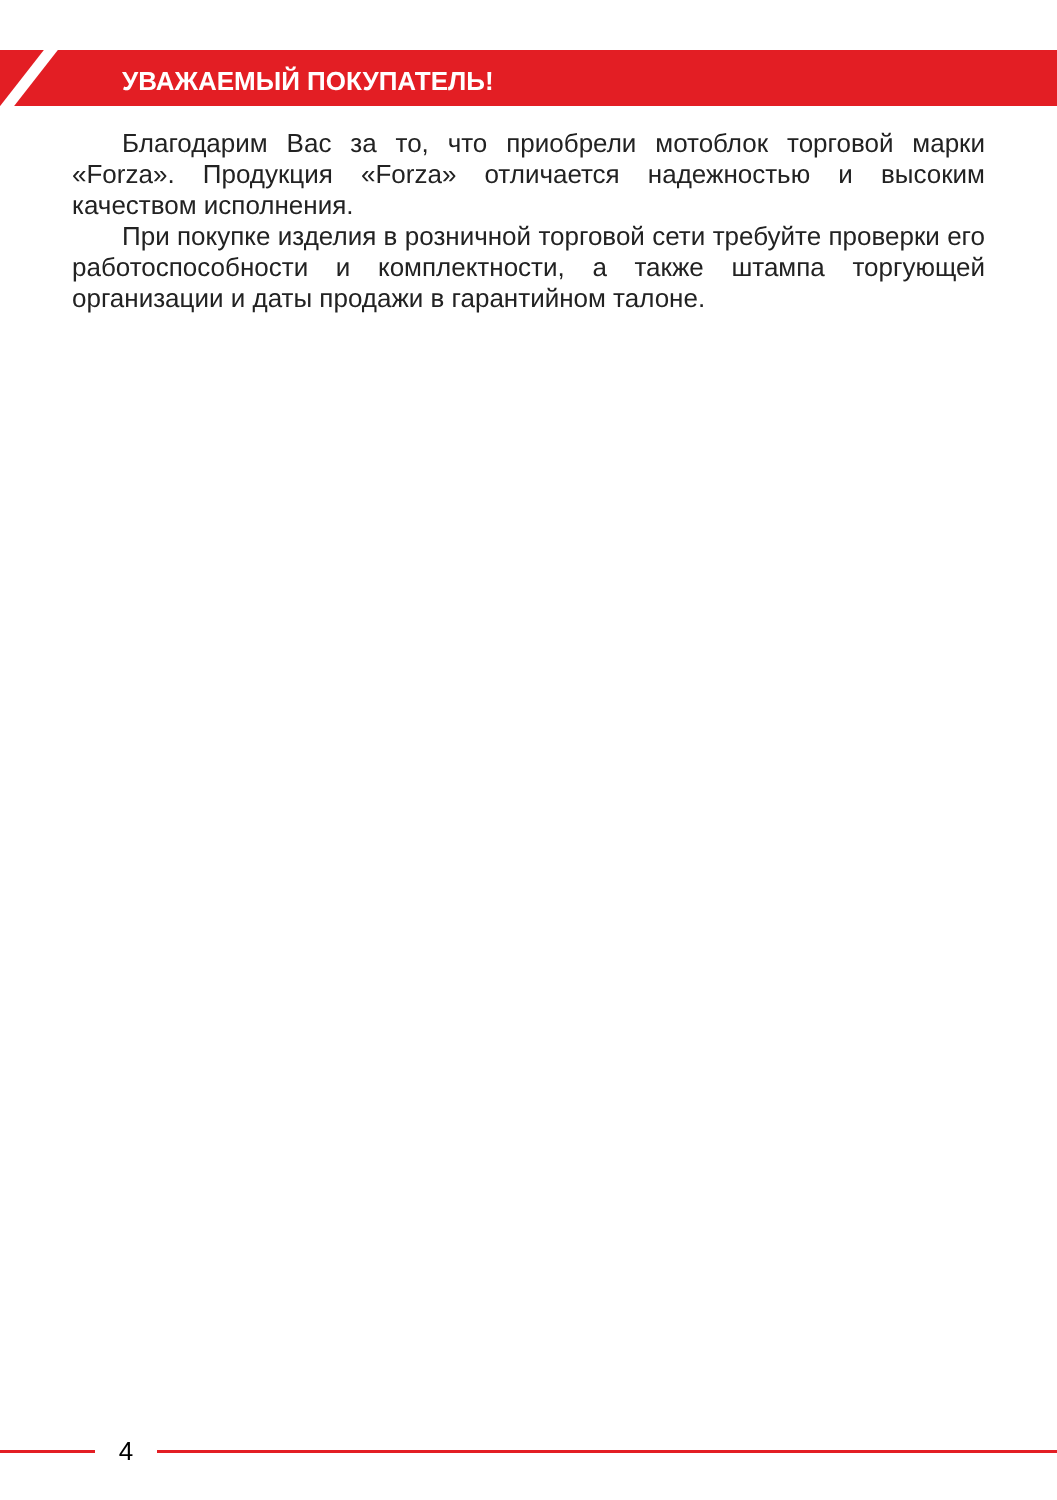УВАЖАЕМЫЙ ПОКУПАТЕЛЬ!
Благодарим Вас за то, что приобрели мотоблок торговой марки «Forza». Продукция «Forza» отличается надежностью и высоким качеством исполнения.
При покупке изделия в розничной торговой сети требуйте проверки его работоспособности и комплектности, а также штампа торгующей организации и даты продажи в гарантийном талоне.
4